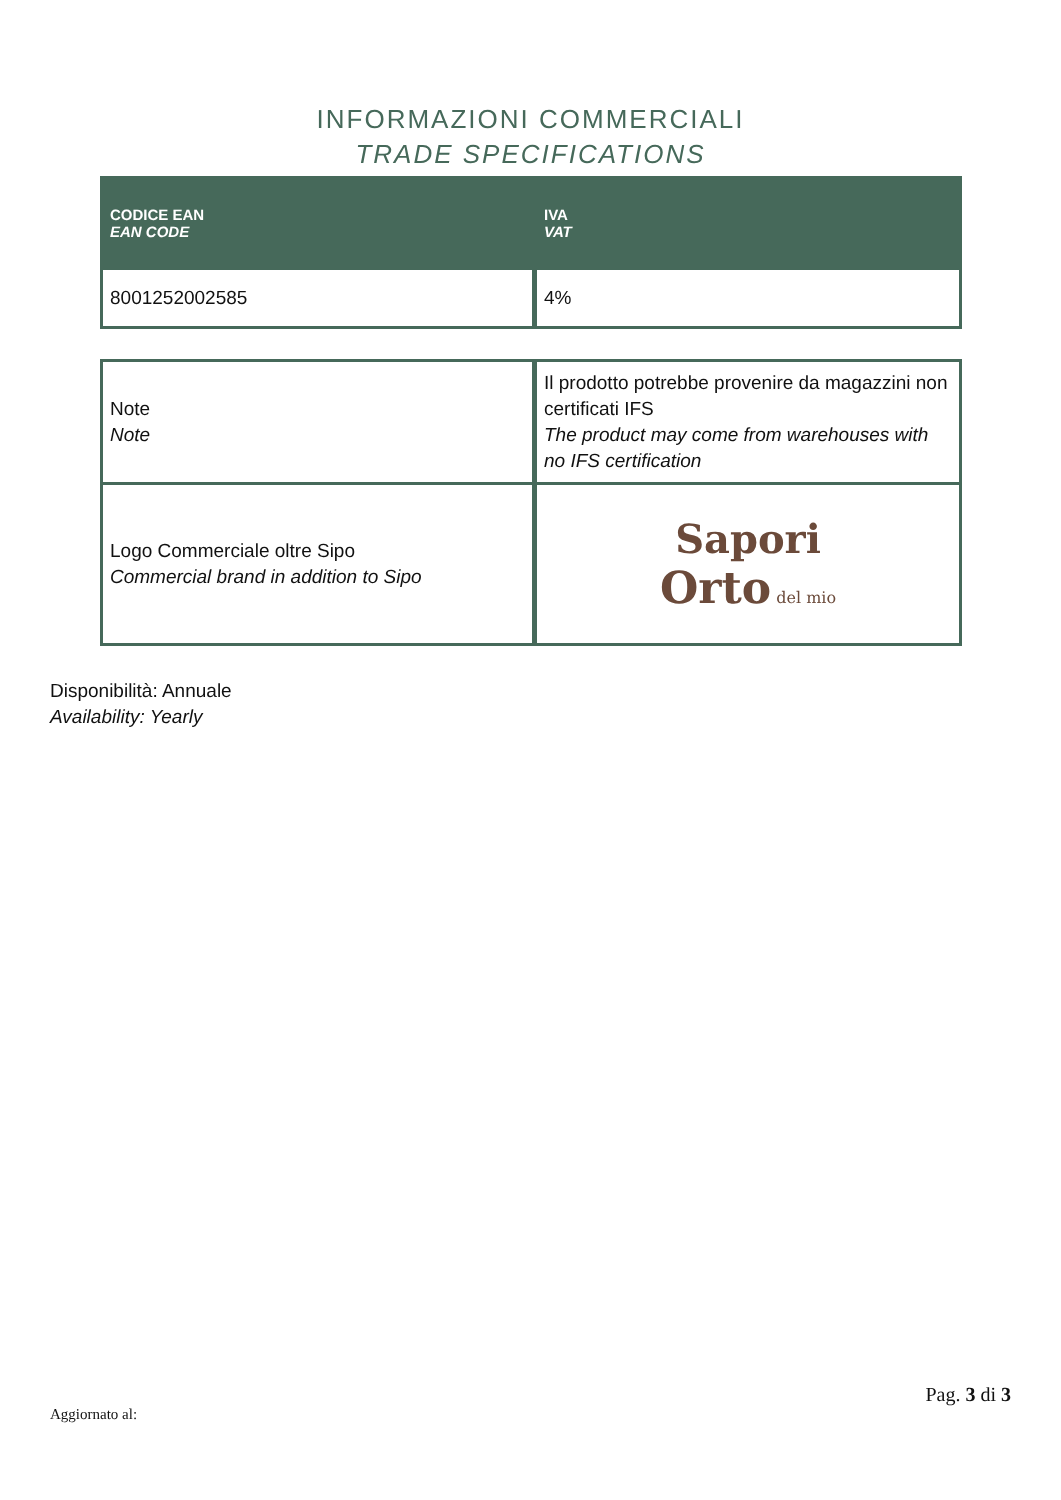INFORMAZIONI COMMERCIALI
TRADE SPECIFICATIONS
| CODICE EAN EAN CODE | IVA VAT |
| --- | --- |
| 8001252002585 | 4% |
| Note Note | Il prodotto potrebbe provenire da magazzini non certificati IFS The product may come from warehouses with no IFS certification |
| Logo Commerciale oltre Sipo Commercial brand in addition to Sipo | Sapori Orto del mio |
Disponibilità: Annuale
Availability: Yearly
Pag. 3 di 3
Aggiornato al: